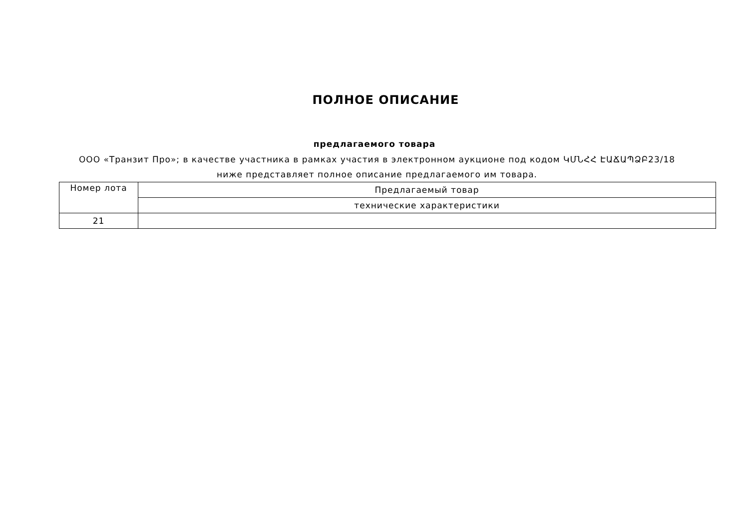ПОЛНОЕ ОПИСАНИЕ
предлагаемого товара
ООО «Транзит Про»; в качестве участника в рамках участия в электронном аукционе под кодом ԿՄՆՀՀ ԷԱՃԱՊՁԲ23/18 ниже представляет полное описание предлагаемого им товара.
| Номер лота | Предлагаемый товар |
| | технические характеристики |
| 21 | |